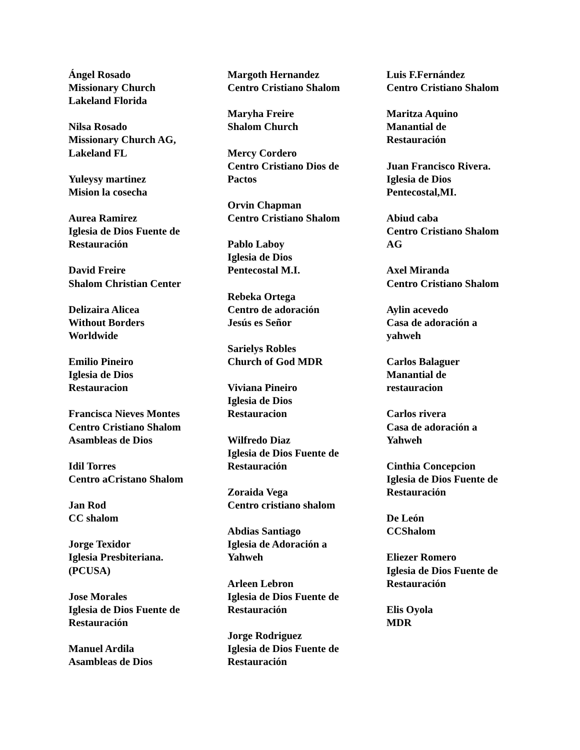Ángel Rosado
Missionary Church
Lakeland Florida
Nilsa Rosado
Missionary Church AG,
Lakeland FL
Yuleysy martinez
Mision la cosecha
Aurea Ramirez
Iglesia de Dios Fuente de
Restauración
David Freire
Shalom Christian Center
Delizaira Alicea
Without Borders
Worldwide
Emilio Pineiro
Iglesia de Dios
Restauracion
Francisca Nieves Montes
Centro Cristiano Shalom
Asambleas de Dios
Idil Torres
Centro aCristano Shalom
Jan Rod
CC shalom
Jorge Texidor
Iglesia Presbiteriana.
(PCUSA)
Jose Morales
Iglesia de Dios Fuente de
Restauración
Manuel Ardila
Asambleas de Dios
Margoth Hernandez
Centro Cristiano Shalom
Maryha Freire
Shalom Church
Mercy Cordero
Centro Cristiano Dios de
Pactos
Orvin Chapman
Centro Cristiano Shalom
Pablo Laboy
Iglesia de Dios
Pentecostal M.I.
Rebeka Ortega
Centro de adoración
Jesús es Señor
Sarielys Robles
Church of God MDR
Viviana Pineiro
Iglesia de Dios
Restauracion
Wilfredo Diaz
Iglesia de Dios Fuente de
Restauración
Zoraida Vega
Centro cristiano shalom
Abdias Santiago
Iglesia de Adoración a
Yahweh
Arleen Lebron
Iglesia de Dios Fuente de
Restauración
Jorge Rodriguez
Iglesia de Dios Fuente de
Restauración
Luis F.Fernández
Centro Cristiano Shalom
Maritza Aquino
Manantial de
Restauración
Juan Francisco Rivera.
Iglesia de Dios
Pentecostal,MI.
Abiud caba
Centro Cristiano Shalom
AG
Axel Miranda
Centro Cristiano Shalom
Aylin acevedo
Casa de adoración a
yahweh
Carlos Balaguer
Manantial de
restauracion
Carlos rivera
Casa de adoración a
Yahweh
Cinthia Concepcion
Iglesia de Dios Fuente de
Restauración
De León
CCShalom
Eliezer Romero
Iglesia de Dios Fuente de
Restauración
Elis Oyola
MDR